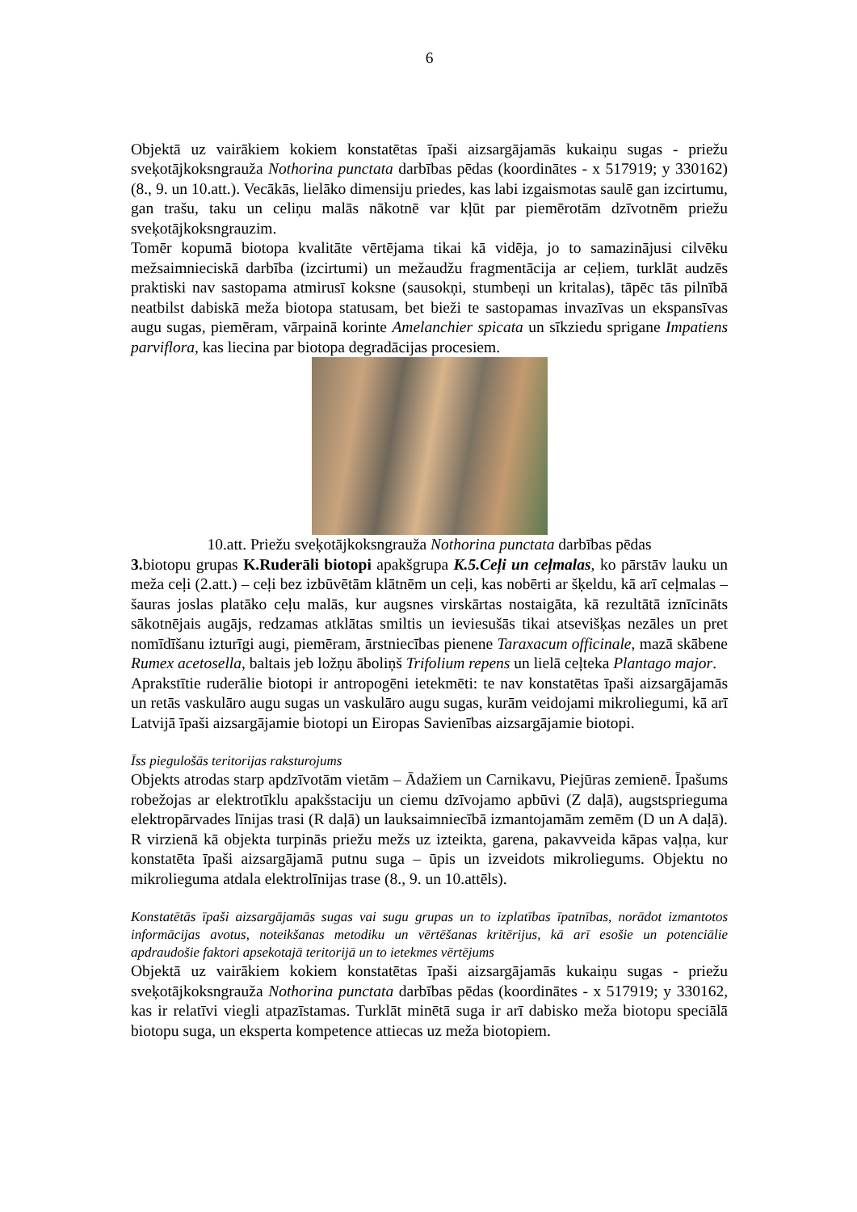6
Objektā uz vairākiem kokiem konstatētas īpaši aizsargājamās kukaiņu sugas - priežu sveķotājkoksngrauža Nothorina punctata darbības pēdas (koordinātes - x 517919; y 330162) (8., 9. un 10.att.). Vecākās, lielāko dimensiju priedes, kas labi izgaismotas saulē gan izcirtumu, gan trašu, taku un celiņu malās nākotnē var kļūt par piemērotām dzīvotnēm priežu sveķotājkoksngrauzim.
Tomēr kopumā biotopa kvalitāte vērtējama tikai kā vidēja, jo to samazinājusi cilvēku mežsaimnieciskā darbība (izcirtumi) un mežaudžu fragmentācija ar ceļiem, turklāt audzēs praktiski nav sastopama atmirusī koksne (sausokņi, stumbeņi un kritalas), tāpēc tās pilnībā neatbilst dabiskā meža biotopa statusam, bet bieži te sastopamas invazīvas un ekspansīvas augu sugas, piemēram, vārpainā korinte Amelanchier spicata un sīkziedu sprigane Impatiens parviflora, kas liecina par biotopa degradācijas procesiem.
10.att. Priežu sveķotājkoksngrauža Nothorina punctata darbības pēdas
3. biotopu grupas K.Ruderāli biotopi apakšgrupa K.5.Ceļi un ceļmalas, ko pārstāv lauku un meža ceļi (2.att.) – ceļi bez izbūvētām klātnēm un ceļi, kas nobērti ar šķeldu, kā arī ceļmalas – šauras joslas platāko ceļu malās, kur augsnes virskārtas nostaigāta, kā rezultātā iznīcināts sākotnējais augājs, redzamas atklātas smiltis un ieviesušās tikai atsevišķas nezāles un pret nomīdīšanu izturīgi augi, piemēram, ārstniecības pienene Taraxacum officinale, mazā skābene Rumex acetosella, baltais jeb ložņu āboliņš Trifolium repens un lielā ceļteka Plantago major.
Aprakstītie ruderālie biotopi ir antropogēni ietekmēti: te nav konstatētas īpaši aizsargājamās un retās vaskulāro augu sugas un vaskulāro augu sugas, kurām veidojami mikroliegumi, kā arī Latvijā īpaši aizsargājamie biotopi un Eiropas Savienības aizsargājamie biotopi.
Īss piegulošās teritorijas raksturojums
Objekts atrodas starp apdzīvotām vietām – Ādažiem un Carnikavu, Piejūras zemienē. Īpašums robežojas ar elektrotīklu apakšstaciju un ciemu dzīvojamo apbūvi (Z daļā), augstsprieguma elektropārvades līnijas trasi (R daļā) un lauksaimniecībā izmantojamām zemēm (D un A daļā). R virzienā kā objekta turpinās priežu mežs uz izteikta, garena, pakavveida kāpas vaļņa, kur konstatēta īpaši aizsargājamā putnu suga – ūpis un izveidots mikroliegums. Objektu no mikrolieguma atdala elektrolīnijas trase (8., 9. un 10.attēls).
Konstatētās īpaši aizsargājamās sugas vai sugu grupas un to izplatības īpatnības, norādot izmantotos informācijas avotus, noteikšanas metodiku un vērtēšanas kritērijus, kā arī esošie un potenciālie apdraudošie faktori apsekotajā teritorijā un to ietekmes vērtējums
Objektā uz vairākiem kokiem konstatētas īpaši aizsargājamās kukaiņu sugas - priežu sveķotājkoksngrauža Nothorina punctata darbības pēdas (koordinātes - x 517919; y 330162, kas ir relatīvi viegli atpazīstamas. Turklāt minētā suga ir arī dabisko meža biotopu speciālā biotopu suga, un eksperta kompetence attiecas uz meža biotopiem.